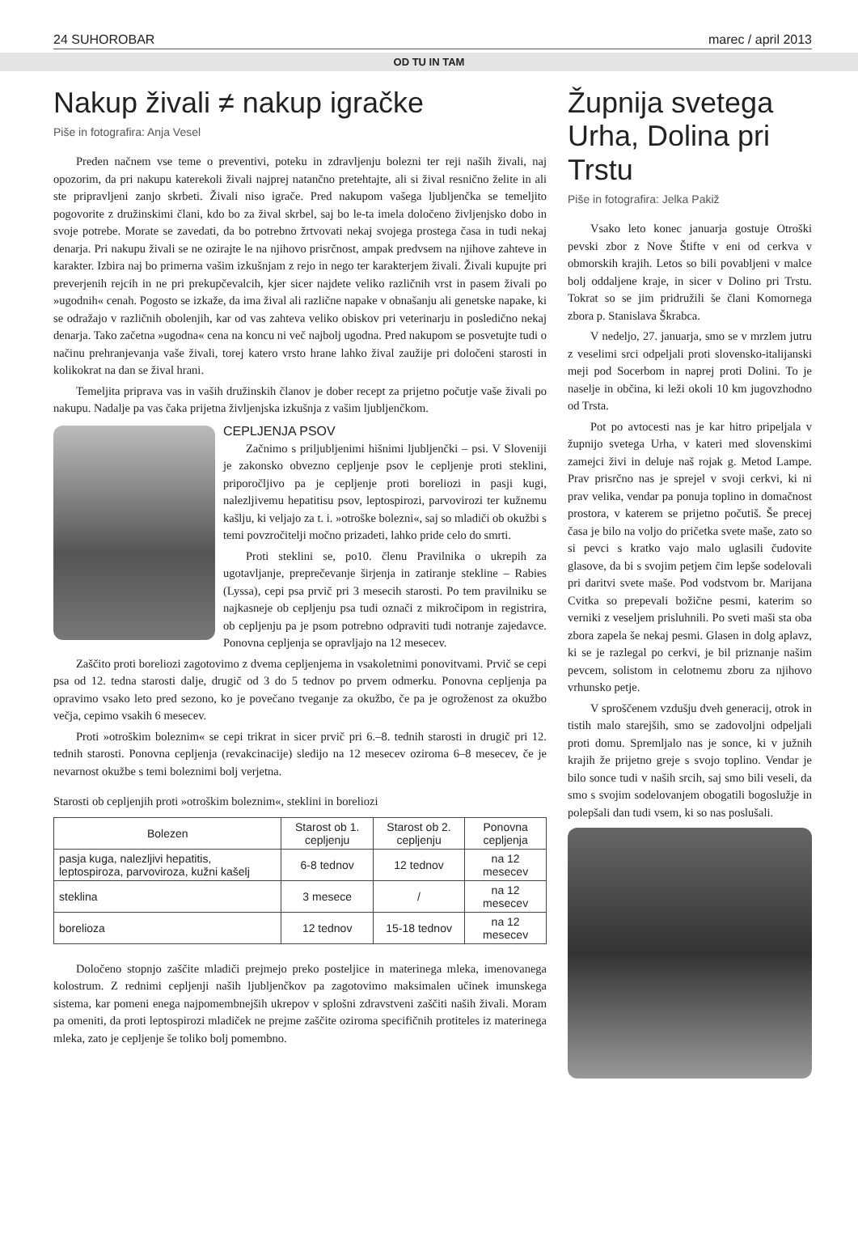24 SUHOROBAR marec / april 2013
OD TU IN TAM
Nakup živali ≠ nakup igračke
Piše in fotografira: Anja Vesel
Preden načnem vse teme o preventivi, poteku in zdravljenju bolezni ter reji naših živali, naj opozorim, da pri nakupu katerekoli živali najprej natančno pretehtajte, ali si žival resnično želite in ali ste pripravljeni zanjo skrbeti. Živali niso igrače. Pred nakupom vašega ljubljenčka se temeljito pogovorite z družinskimi člani, kdo bo za žival skrbel, saj bo le-ta imela določeno življenjsko dobo in svoje potrebe. Morate se zavedati, da bo potrebno žrtvovati nekaj svojega prostega časa in tudi nekaj denarja. Pri nakupu živali se ne ozirajte le na njihovo prisrčnost, ampak predvsem na njihove zahteve in karakter. Izbira naj bo primerna vašim izkušnjam z rejo in nego ter karakterjem živali. Živali kupujte pri preverjenih rejcih in ne pri prekupčevalcih, kjer sicer najdete veliko različnih vrst in pasem živali po »ugodnih« cenah. Pogosto se izkaže, da ima žival ali različne napake v obnašanju ali genetske napake, ki se odražajo v različnih obolenjih, kar od vas zahteva veliko obiskov pri veterinarju in posledično nekaj denarja. Tako začetna »ugodna« cena na koncu ni več najbolj ugodna. Pred nakupom se posvetujte tudi o načinu prehranjevanja vaše živali, torej katero vrsto hrane lahko žival zaužije pri določeni starosti in kolikokrat na dan se žival hrani.
Temeljita priprava vas in vaših družinskih članov je dober recept za prijetno počutje vaše živali po nakupu. Nadalje pa vas čaka prijetna življenjska izkušnja z vašim ljubljenčkom.
CEPLJENJA PSOV
Začnimo s priljubljenimi hišnimi ljubljenčki – psi. V Sloveniji je zakonsko obvezno cepljenje psov le cepljenje proti steklini, priporočljivo pa je cepljenje proti boreliozi in pasji kugi, nalezljivemu hepatitisu psov, leptospirozi, parvovirozi ter kužnemu kašlju, ki veljajo za t. i. »otroške bolezni«, saj so mladiči ob okužbi s temi povzročitelji močno prizadeti, lahko pride celo do smrti.
Proti steklini se, po10. členu Pravilnika o ukrepih za ugotavljanje, preprečevanje širjenja in zatiranje stekline – Rabies (Lyssa), cepi psa prvič pri 3 mesecih starosti. Po tem pravilniku se najkasneje ob cepljenju psa tudi označi z mikročipom in registrira, ob cepljenju pa je psom potrebno odpraviti tudi notranje zajedavce. Ponovna cepljenja se opravljajo na 12 mesecev.
Zaščito proti boreliozi zagotovimo z dvema cepljenjema in vsakoletnimi ponovitvami. Prvič se cepi psa od 12. tedna starosti dalje, drugič od 3 do 5 tednov po prvem odmerku. Ponovna cepljenja pa opravimo vsako leto pred sezono, ko je povečano tveganje za okužbo, če pa je ogroženost za okužbo večja, cepimo vsakih 6 mesecev.
Proti »otroškim boleznim« se cepi trikrat in sicer prvič pri 6.–8. tednih starosti in drugič pri 12. tednih starosti. Ponovna cepljenja (revakcinacije) sledijo na 12 mesecev oziroma 6–8 mesecev, če je nevarnost okužbe s temi boleznimi bolj verjetna.
Starosti ob cepljenjih proti »otroškim boleznim«, steklini in boreliozi
| Bolezen | Starost ob 1. cepljenju | Starost ob 2. cepljenju | Ponovna cepljenja |
| --- | --- | --- | --- |
| pasja kuga, nalezljivi hepatitis, leptospiroza, parvoviroza, kužni kašelj | 6-8 tednov | 12 tednov | na 12 mesecev |
| steklina | 3 mesece | / | na 12 mesecev |
| borelioza | 12 tednov | 15-18 tednov | na 12 mesecev |
Določeno stopnjo zaščite mladiči prejmejo preko posteljice in materinega mleka, imenovanega kolostrum. Z rednimi cepljenji naših ljubljenčkov pa zagotovimo maksimalen učinek imunskega sistema, kar pomeni enega najpomembnejših ukrepov v splošni zdravstveni zaščiti naših živali. Moram pa omeniti, da proti leptospirozi mladiček ne prejme zaščite oziroma specifičnih protiteles iz materinega mleka, zato je cepljenje še toliko bolj pomembno.
Župnija svetega Urha, Dolina pri Trstu
Piše in fotografira: Jelka Pakiž
Vsako leto konec januarja gostuje Otroški pevski zbor z Nove Štifte v eni od cerkva v obmorskih krajih. Letos so bili povabljeni v malce bolj oddaljene kraje, in sicer v Dolino pri Trstu. Tokrat so se jim pridružili še člani Komornega zbora p. Stanislava Škrabca.
V nedeljo, 27. januarja, smo se v mrzlem jutru z veselimi srci odpeljali proti slovensko-italijanski meji pod Socerbom in naprej proti Dolini. To je naselje in občina, ki leži okoli 10 km jugovzhodno od Trsta.
Pot po avtocesti nas je kar hitro pripeljala v župnijo svetega Urha, v kateri med slovenskimi zamejci živi in deluje naš rojak g. Metod Lampe. Prav prisrčno nas je sprejel v svoji cerkvi, ki ni prav velika, vendar pa ponuja toplino in domačnost prostora, v katerem se prijetno počutiš. Še precej časa je bilo na voljo do pričetka svete maše, zato so si pevci s kratko vajo malo uglasili čudovite glasove, da bi s svojim petjem čim lepše sodelovali pri daritvi svete maše. Pod vodstvom br. Marijana Cvitka so prepevali božične pesmi, katerim so verniki z veseljem prisluhnili. Po sveti maši sta oba zbora zapela še nekaj pesmi. Glasen in dolg aplavz, ki se je razlegal po cerkvi, je bil priznanje našim pevcem, solistom in celotnemu zboru za njihovo vrhunsko petje.
V sproščenem vzdušju dveh generacij, otrok in tistih malo starejših, smo se zadovoljni odpeljali proti domu. Spremljalo nas je sonce, ki v južnih krajih že prijetno greje s svojo toplino. Vendar je bilo sonce tudi v naših srcih, saj smo bili veseli, da smo s svojim sodelovanjem obogatili bogoslužje in polepšali dan tudi vsem, ki so nas poslušali.